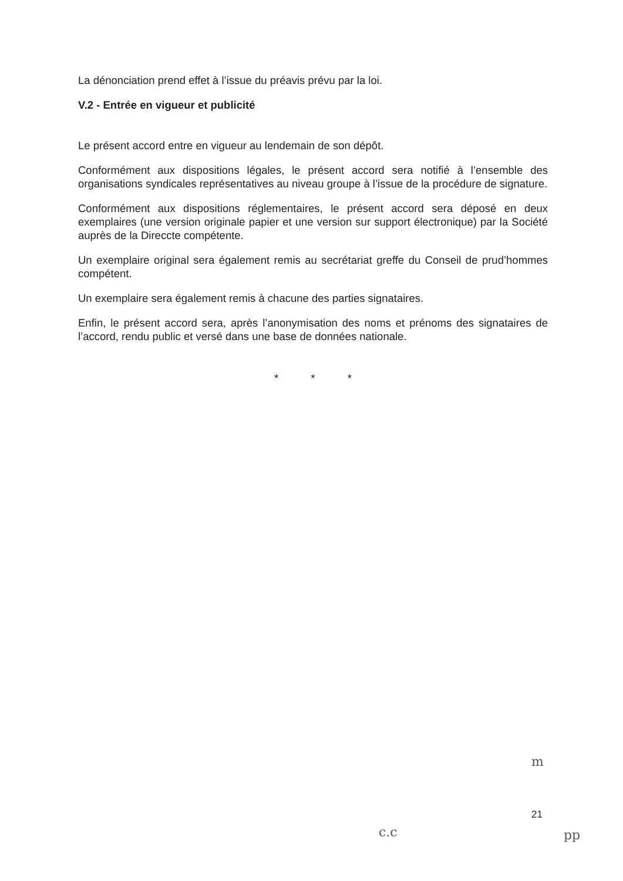La dénonciation prend effet à l’issue du préavis prévu par la loi.
V.2 - Entrée en vigueur et publicité
Le présent accord entre en vigueur au lendemain de son dépôt.
Conformément aux dispositions légales, le présent accord sera notifié à l’ensemble des organisations syndicales représentatives au niveau groupe à l’issue de la procédure de signature.
Conformément aux dispositions réglementaires, le présent accord sera déposé en deux exemplaires (une version originale papier et une version sur support électronique) par la Société auprès de la Direccte compétente.
Un exemplaire original sera également remis au secrétariat greffe du Conseil de prud’hommes compétent.
Un exemplaire sera également remis à chacune des parties signataires.
Enfin, le présent accord sera, après l’anonymisation des noms et prénoms des signataires de l’accord, rendu public et versé dans une base de données nationale.
* * *
21
m
c.c pp